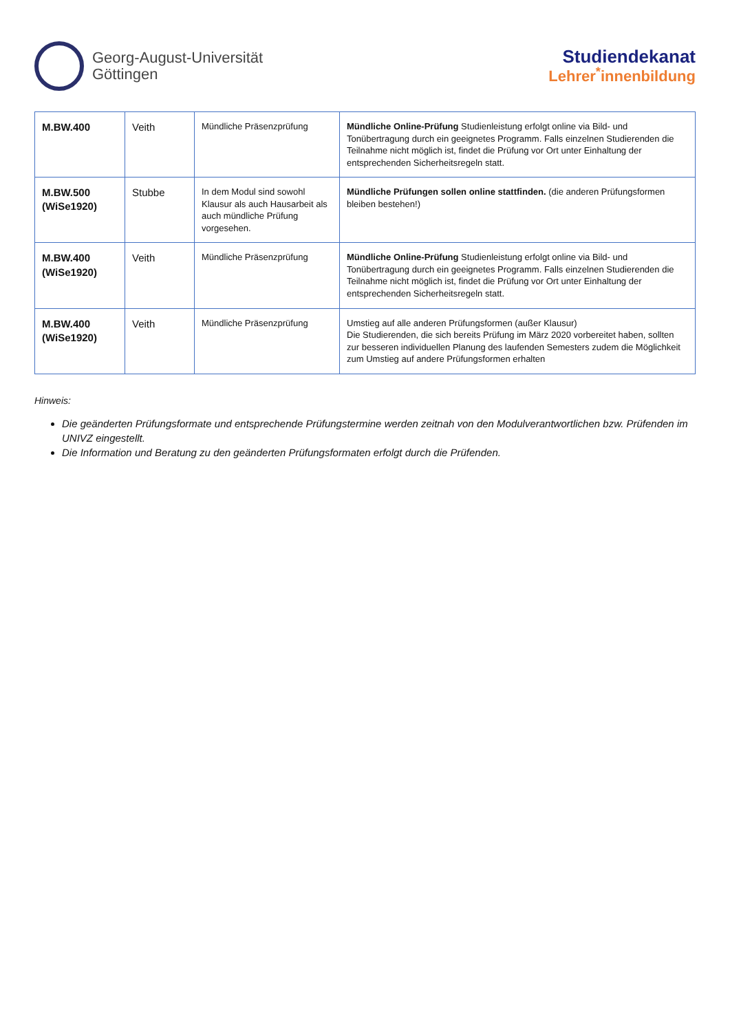Georg-August-Universität
Göttingen
Studiendekanat
Lehrer<sup>*</sup>innenbildung
| M.BW.400 | Veith | Mündliche Präsenzprüfung | Mündliche Online-Prüfung Studienleistung erfolgt online via Bild- und Tonübertragung durch ein geeignetes Programm. Falls einzelnen Studierenden die Teilnahme nicht möglich ist, findet die Prüfung vor Ort unter Einhaltung der entsprechenden Sicherheitsregeln statt. |
| M.BW.500 (WiSe1920) | Stubbe | In dem Modul sind sowohl Klausur als auch Hausarbeit als auch mündliche Prüfung vorgesehen. | Mündliche Prüfungen sollen online stattfinden. (die anderen Prüfungsformen bleiben bestehen!) |
| M.BW.400 (WiSe1920) | Veith | Mündliche Präsenzprüfung | Mündliche Online-Prüfung Studienleistung erfolgt online via Bild- und Tonübertragung durch ein geeignetes Programm. Falls einzelnen Studierenden die Teilnahme nicht möglich ist, findet die Prüfung vor Ort unter Einhaltung der entsprechenden Sicherheitsregeln statt. |
| M.BW.400 (WiSe1920) | Veith | Mündliche Präsenzprüfung | Umstieg auf alle anderen Prüfungsformen (außer Klausur) Die Studierenden, die sich bereits Prüfung im März 2020 vorbereitet haben, sollten zur besseren individuellen Planung des laufenden Semesters zudem die Möglichkeit zum Umstieg auf andere Prüfungsformen erhalten |
Hinweis:
Die geänderten Prüfungsformate und entsprechende Prüfungstermine werden zeitnah von den Modulverantwortlichen bzw. Prüfenden im UNIVZ eingestellt.
Die Information und Beratung zu den geänderten Prüfungsformaten erfolgt durch die Prüfenden.